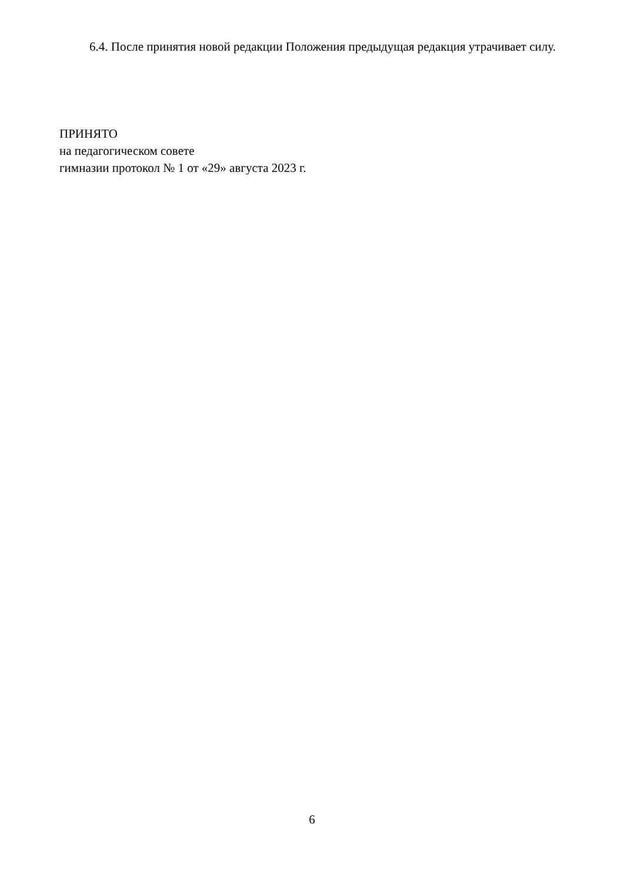6.4. После принятия новой редакции Положения предыдущая редакция утрачивает силу.
ПРИНЯТО
на педагогическом совете
гимназии протокол № 1 от «29» августа 2023 г.
6